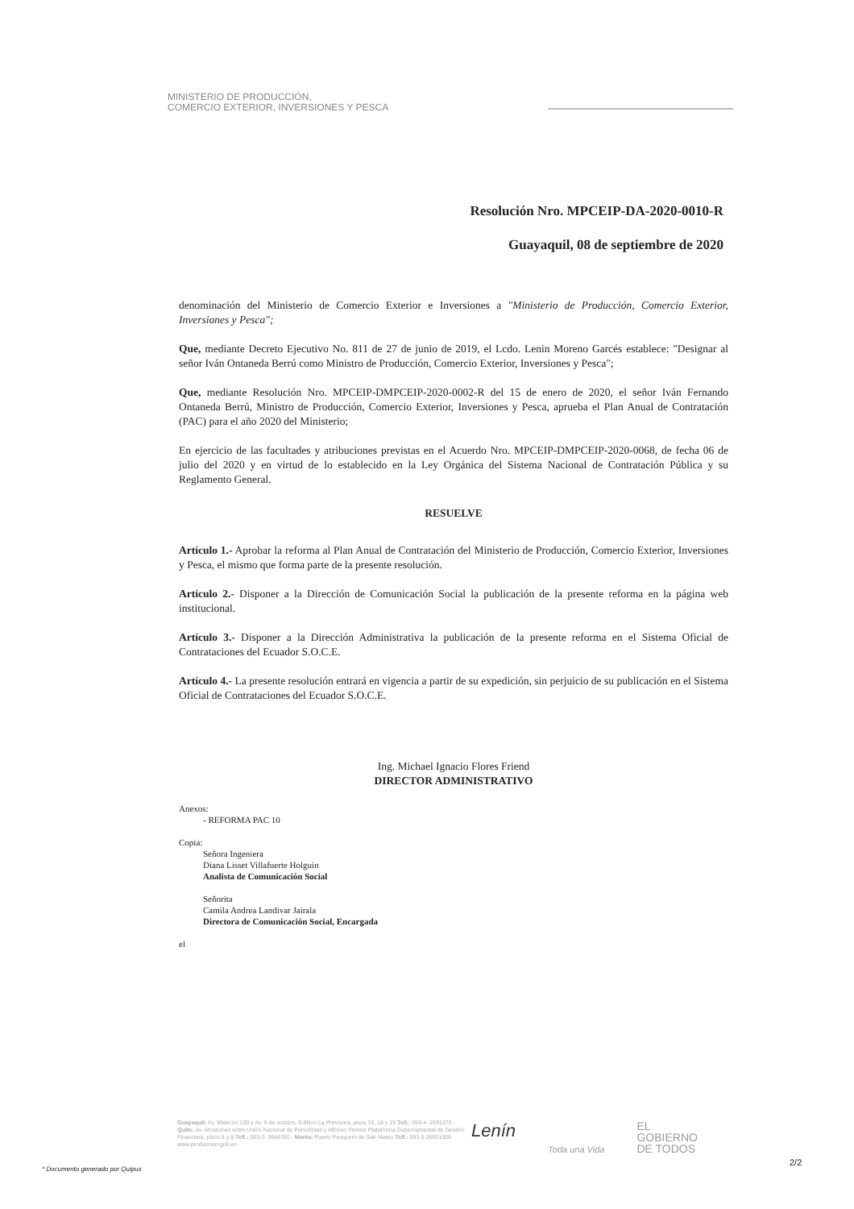MINISTERIO DE PRODUCCIÓN,
COMERCIO EXTERIOR, INVERSIONES Y PESCA
Resolución Nro. MPCEIP-DA-2020-0010-R
Guayaquil, 08 de septiembre de 2020
denominación del Ministerio de Comercio Exterior e Inversiones a "Ministerio de Producción, Comercio Exterior, Inversiones y Pesca";
Que, mediante Decreto Ejecutivo No. 811 de 27 de junio de 2019, el Lcdo. Lenin Moreno Garcés establece: "Designar al señor Iván Ontaneda Berrú como Ministro de Producción, Comercio Exterior, Inversiones y Pesca";
Que, mediante Resolución Nro. MPCEIP-DMPCEIP-2020-0002-R del 15 de enero de 2020, el señor Iván Fernando Ontaneda Berrú, Ministro de Producción, Comercio Exterior, Inversiones y Pesca, aprueba el Plan Anual de Contratación (PAC) para el año 2020 del Ministerio;
En ejercicio de las facultades y atribuciones previstas en el Acuerdo Nro. MPCEIP-DMPCEIP-2020-0068, de fecha 06 de julio del 2020 y en virtud de lo establecido en la Ley Orgánica del Sistema Nacional de Contratación Pública y su Reglamento General.
RESUELVE
Artículo 1.- Aprobar la reforma al Plan Anual de Contratación del Ministerio de Producción, Comercio Exterior, Inversiones y Pesca, el mismo que forma parte de la presente resolución.
Artículo 2.- Disponer a la Dirección de Comunicación Social la publicación de la presente reforma en la página web institucional.
Artículo 3.- Disponer a la Dirección Administrativa la publicación de la presente reforma en el Sistema Oficial de Contrataciones del Ecuador S.O.C.E.
Artículo 4.- La presente resolución entrará en vigencia a partir de su expedición, sin perjuicio de su publicación en el Sistema Oficial de Contrataciones del Ecuador S.O.C.E.
Ing. Michael Ignacio Flores Friend
DIRECTOR ADMINISTRATIVO
Anexos:
- REFORMA PAC 10
Copia:
Señora Ingeniera
Diana Lisset Villafuerte Holguin
Analista de Comunicación Social
Señorita
Camila Andrea Landivar Jairala
Directora de Comunicación Social, Encargada
el
Guayaquil: Av. Malecón 100 y Av. 9 de octubre, Edificio La Previsora, pisos 15, 18 y 19 Telf.: 593-4- 2591370 - Quito: Av. Amazonas entre Unión Nacional de Periodistas y Alfonso Pereira Plataforma Gubernamental de Gestión Financiera, pisos 8 y 9 Telf.: 593-2- 3948760 - Manta: Puerto Pesquero de San Mateo Telf.: 593-5-26661009 www.produccion.gob.ec
Lenín Toda una Vida EL
GOBIERNO
DE TODOS
* Documento generado por Quipux
2/2